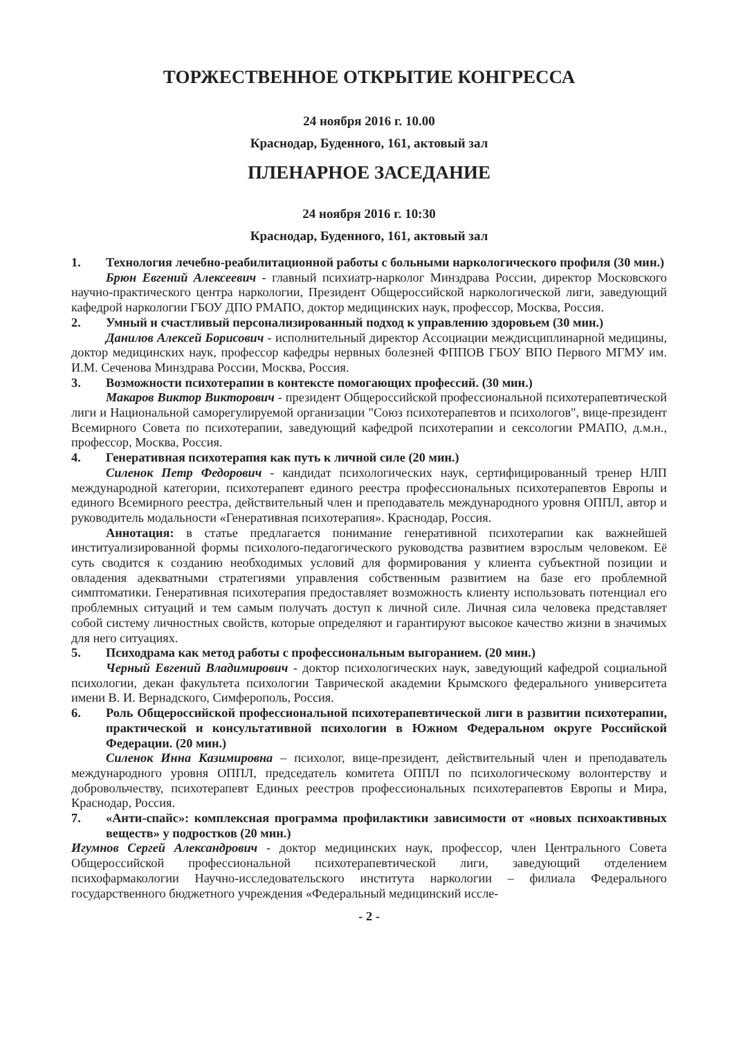ТОРЖЕСТВЕННОЕ ОТКРЫТИЕ КОНГРЕССА
24 ноября 2016 г. 10.00
Краснодар, Буденного, 161, актовый зал
ПЛЕНАРНОЕ ЗАСЕДАНИЕ
24 ноября 2016 г. 10:30
Краснодар, Буденного, 161, актовый зал
1. Технология лечебно-реабилитационной работы с больными наркологического профиля (30 мин.)
Брюн Евгений Алексеевич - главный психиатр-нарколог Минздрава России, директор Московского научно-практического центра наркологии, Президент Общероссийской наркологической лиги, заведующий кафедрой наркологии ГБОУ ДПО РМАПО, доктор медицинских наук, профессор, Москва, Россия.
2. Умный и счастливый персонализированный подход к управлению здоровьем (30 мин.)
Данилов Алексей Борисович - исполнительный директор Ассоциации междисциплинарной медицины, доктор медицинских наук, профессор кафедры нервных болезней ФППОВ ГБОУ ВПО Первого МГМУ им. И.М. Сеченова Минздрава России, Москва, Россия.
3. Возможности психотерапии в контексте помогающих профессий. (30 мин.)
Макаров Виктор Викторович - президент Общероссийской профессиональной психотерапевтической лиги и Национальной саморегулируемой организации "Союз психотерапевтов и психологов", вице-президент Всемирного Совета по психотерапии, заведующий кафедрой психотерапии и сексологии РМАПО, д.м.н., профессор, Москва, Россия.
4. Генеративная психотерапия как путь к личной силе (20 мин.)
Силенок Петр Федорович - кандидат психологических наук, сертифицированный тренер НЛП международной категории, психотерапевт единого реестра профессиональных психотерапевтов Европы и единого Всемирного реестра, действительный член и преподаватель международного уровня ОППЛ, автор и руководитель модальности «Генеративная психотерапия». Краснодар, Россия.
Аннотация: в статье предлагается понимание генеративной психотерапии как важнейшей институализированной формы психолого-педагогического руководства развитием взрослым человеком. Её суть сводится к созданию необходимых условий для формирования у клиента субъектной позиции и овладения адекватными стратегиями управления собственным развитием на базе его проблемной симптоматики. Генеративная психотерапия предоставляет возможность клиенту использовать потенциал его проблемных ситуаций и тем самым получать доступ к личной силе. Личная сила человека представляет собой систему личностных свойств, которые определяют и гарантируют высокое качество жизни в значимых для него ситуациях.
5. Психодрама как метод работы с профессиональным выгоранием. (20 мин.)
Черный Евгений Владимирович - доктор психологических наук, заведующий кафедрой социальной психологии, декан факультета психологии Таврической академии Крымского федерального университета имени В. И. Вернадского, Симферополь, Россия.
6. Роль Общероссийской профессиональной психотерапевтической лиги в развитии психотерапии, практической и консультативной психологии в Южном Федеральном округе Российской Федерации. (20 мин.)
Силенок Инна Казимировна – психолог, вице-президент, действительный член и преподаватель международного уровня ОППЛ, председатель комитета ОППЛ по психологическому волонтерству и добровольчеству, психотерапевт Единых реестров профессиональных психотерапевтов Европы и Мира, Краснодар, Россия.
7. «Анти-спайс»: комплексная программа профилактики зависимости от «новых психоактивных веществ» у подростков (20 мин.)
Игумнов Сергей Александрович - доктор медицинских наук, профессор, член Центрального Совета Общероссийской профессиональной психотерапевтической лиги, заведующий отделением психофармакологии Научно-исследовательского института наркологии – филиала Федерального государственного бюджетного учреждения «Федеральный медицинский иссле-
- 2 -